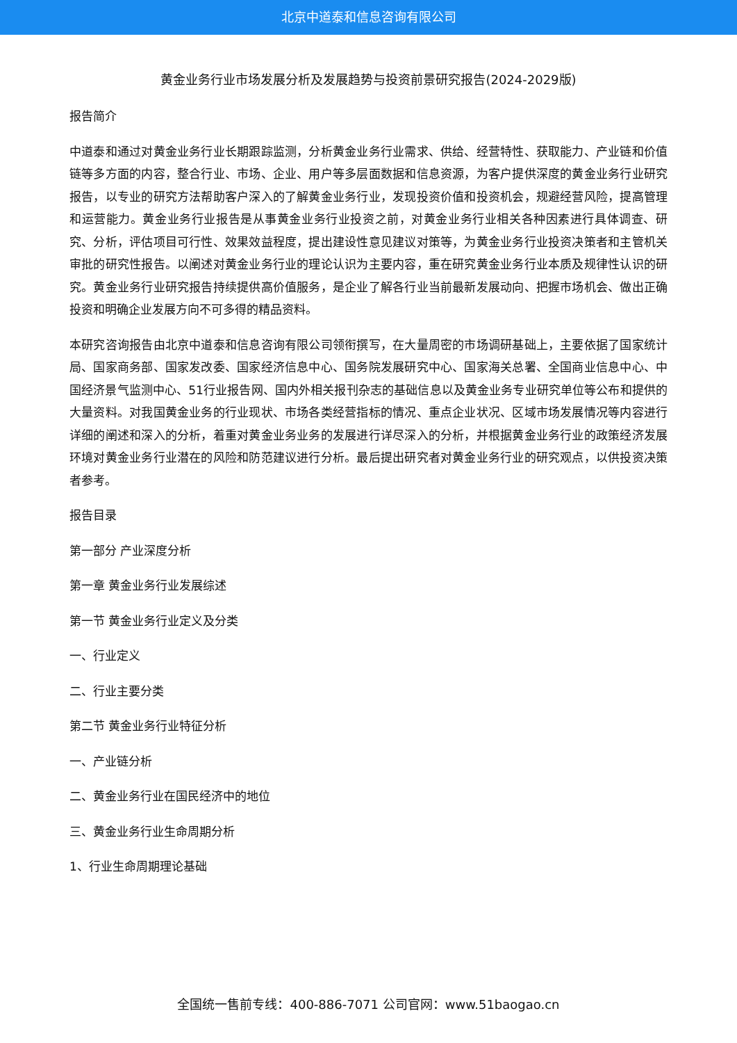北京中道泰和信息咨询有限公司
黄金业务行业市场发展分析及发展趋势与投资前景研究报告(2024-2029版)
报告简介
中道泰和通过对黄金业务行业长期跟踪监测，分析黄金业务行业需求、供给、经营特性、获取能力、产业链和价值链等多方面的内容，整合行业、市场、企业、用户等多层面数据和信息资源，为客户提供深度的黄金业务行业研究报告，以专业的研究方法帮助客户深入的了解黄金业务行业，发现投资价值和投资机会，规避经营风险，提高管理和运营能力。黄金业务行业报告是从事黄金业务行业投资之前，对黄金业务行业相关各种因素进行具体调查、研究、分析，评估项目可行性、效果效益程度，提出建设性意见建议对策等，为黄金业务行业投资决策者和主管机关审批的研究性报告。以阐述对黄金业务行业的理论认识为主要内容，重在研究黄金业务行业本质及规律性认识的研究。黄金业务行业研究报告持续提供高价值服务，是企业了解各行业当前最新发展动向、把握市场机会、做出正确投资和明确企业发展方向不可多得的精品资料。
本研究咨询报告由北京中道泰和信息咨询有限公司领衔撰写，在大量周密的市场调研基础上，主要依据了国家统计局、国家商务部、国家发改委、国家经济信息中心、国务院发展研究中心、国家海关总署、全国商业信息中心、中国经济景气监测中心、51行业报告网、国内外相关报刊杂志的基础信息以及黄金业务专业研究单位等公布和提供的大量资料。对我国黄金业务的行业现状、市场各类经营指标的情况、重点企业状况、区域市场发展情况等内容进行详细的阐述和深入的分析，着重对黄金业务业务的发展进行详尽深入的分析，并根据黄金业务行业的政策经济发展环境对黄金业务行业潜在的风险和防范建议进行分析。最后提出研究者对黄金业务行业的研究观点，以供投资决策者参考。
报告目录
第一部分 产业深度分析
第一章 黄金业务行业发展综述
第一节 黄金业务行业定义及分类
一、行业定义
二、行业主要分类
第二节 黄金业务行业特征分析
一、产业链分析
二、黄金业务行业在国民经济中的地位
三、黄金业务行业生命周期分析
1、行业生命周期理论基础
全国统一售前专线：400-886-7071 公司官网：www.51baogao.cn